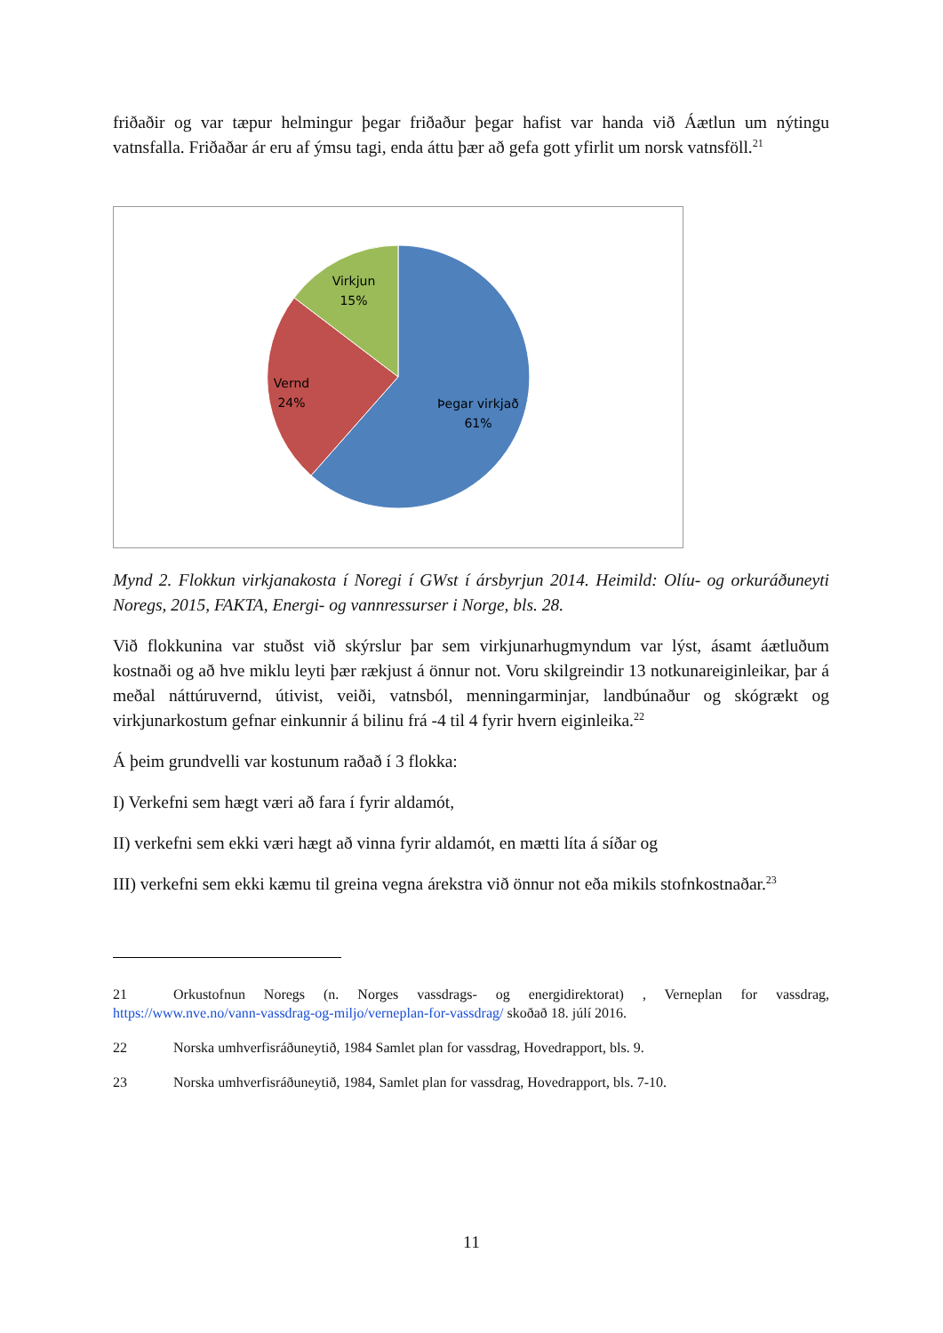friðaðir og var tæpur helmingur þegar friðaður þegar hafist var handa við Áætlun um nýtingu vatnsfalla. Friðaðar ár eru af ýmsu tagi, enda áttu þær að gefa gott yfirlit um norsk vatnsföll.<sup>21</sup>
Virkjun
15%
Vernd
24%
Þegar virkjað
61%
Mynd 2. Flokkun virkjanakosta í Noregi í GWst í ársbyrjun 2014. Heimild: Olíu- og orkuráðuneyti Noregs, 2015, FAKTA, Energi- og vannressurser i Norge, bls. 28.
Við flokkunina var stuðst við skýrslur þar sem virkjunarhugmyndum var lýst, ásamt áætluðum kostnaði og að hve miklu leyti þær rækjust á önnur not. Voru skilgreindir 13 notkunareiginleikar, þar á meðal náttúruvernd, útivist, veiði, vatnsból, menningarminjar, landbúnaður og skógrækt og virkjunarkostum gefnar einkunnir á bilinu frá -4 til 4 fyrir hvern eiginleika.<sup>22</sup>
Á þeim grundvelli var kostunum raðað í 3 flokka:
I) Verkefni sem hægt væri að fara í fyrir aldamót,
II) verkefni sem ekki væri hægt að vinna fyrir aldamót, en mætti líta á síðar og
III) verkefni sem ekki kæmu til greina vegna árekstra við önnur not eða mikils stofnkostnaðar.<sup>23</sup>
21 Orkustofnun Noregs (n. Norges vassdrags- og energidirektorat) , Verneplan for vassdrag, https://www.nve.no/vann-vassdrag-og-miljo/verneplan-for-vassdrag/ skoðað 18. júlí 2016.
22 Norska umhverfisráðuneytið, 1984 Samlet plan for vassdrag, Hovedrapport, bls. 9.
23 Norska umhverfisráðuneytið, 1984, Samlet plan for vassdrag, Hovedrapport, bls. 7-10.
11